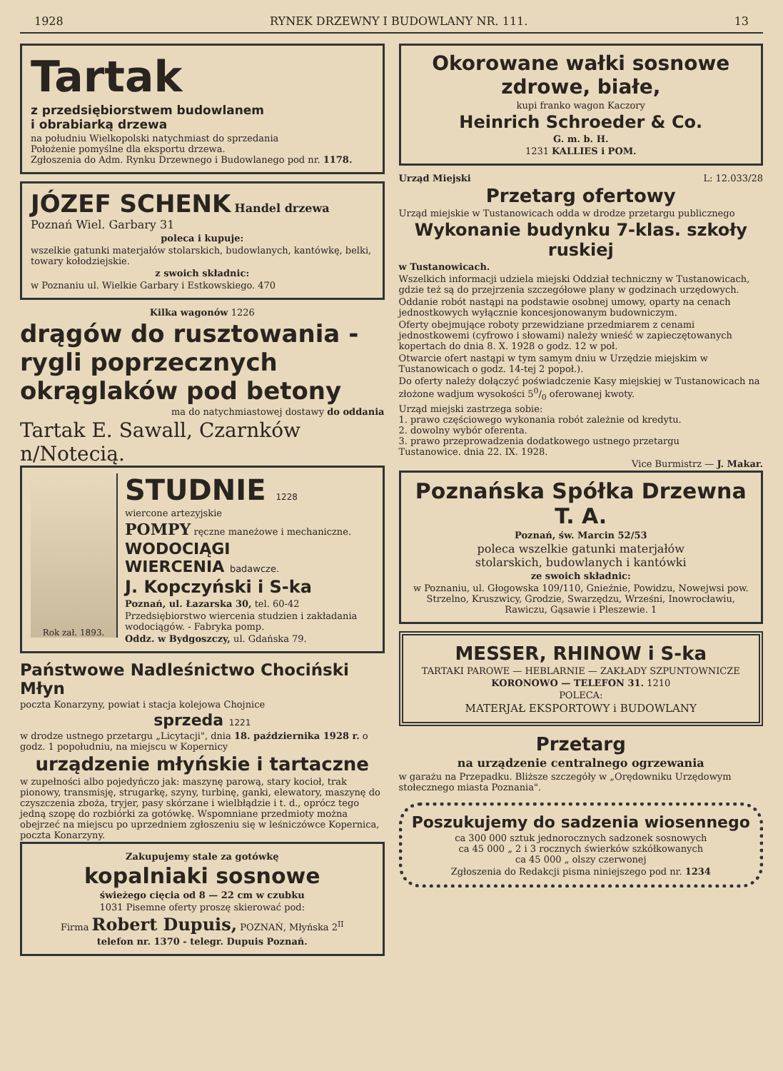1928 RYNEK DRZEWNY I BUDOWLANY NR. 111. 13
Tartak
z przedsiębiorstwem budowlanem
i obrabiarką drzewa
na południu Wielkopolski natychmiast do sprzedania
Położenie pomyślne dla eksportu drzewa.
Zgłoszenia do Adm. Rynku Drzewnego i Budowlanego pod nr. 1178.
JÓZEF SCHENK Handel drzewa Poznań Wiel. Garbary 31
poleca i kupuje:
wszelkie gatunki materjałów stolarskich, budowlanych, kantówkę, belki, towary kołodziejskie.
z swoich składnic:
w Poznaniu ul. Wielkie Garbary i Estkowskiego. 470
Kilka wagonów 1226
drągów do rusztowania - rygli poprzecznych okrąglaków pod betony
ma do natychmiastowej dostawy do oddania
Tartak E. Sawall, Czarnków n/Notecią.
Rok zał. 1893.
STUDNIE 1228
wiercone artezyjskie
POMPY ręczne maneżowe i mechaniczne.
WODOCIĄGI
WIERCENIA badawcze.
J. Kopczyński i S-ka
Poznań, ul. Łazarska 30, tel. 60-42
Przedsiębiorstwo wiercenia studzien i zakładania wodociągów. - Fabryka pomp.
Oddz. w Bydgoszczy, ul. Gdańska 79.
Państwowe Nadleśnictwo Chociński Młyn
poczta Konarzyny, powiat i stacja kolejowa Chojnice
sprzeda 1221
w drodze ustnego przetargu „Licytacji", dnia 18. października 1928 r. o godz. 1 popołudniu, na miejscu w Kopernicy
urządzenie młyńskie i tartaczne
w zupełności albo pojedyńczo jak: maszynę parową, stary kocioł, trak pionowy, transmisję, strugarkę, szyny, turbinę, ganki, elewatory, maszynę do czyszczenia zboża, tryjer, pasy skórzane i wielbłądzie i t. d., oprócz tego jedną szopę do rozbiórki za gotówkę. Wspomniane przedmioty można obejrzeć na miejscu po uprzedniem zgłoszeniu się w leśniczówce Kopernica, poczta Konarzyny.
Zakupujemy stale za gotówkę
kopalniaki sosnowe
świeżego cięcia od 8 — 22 cm w czubku
1031 Pisemne oferty proszę skierować pod:
Firma Robert Dupuis, POZNAŃ, Młyńska 2<sup>II</sup>
telefon nr. 1370 - telegr. Dupuis Poznań.
Okorowane wałki sosnowe zdrowe, białe,
kupi franko wagon Kaczory
Heinrich Schroeder & Co.
G. m. b. H.
1231 KALLIES i POM.
Urząd Miejski L: 12.033/28
Przetarg ofertowy
Urząd miejskie w Tustanowicach odda w drodze przetargu publicznego
Wykonanie budynku 7-klas. szkoły ruskiej
w Tustanowicach.
Wszelkich informacji udziela miejski Oddział techniczny w Tustanowicach, gdzie też są do przejrzenia szczegółowe plany w godzinach urzędowych.
Oddanie robót nastąpi na podstawie osobnej umowy, oparty na cenach jednostkowych wyłącznie koncesjonowanym budowniczym.
Oferty obejmujące roboty przewidziane przedmiarem z cenami jednostkowemi (cyfrowo i słowami) należy wnieść w zapieczętowanych kopertach do dnia 8. X. 1928 o godz. 12 w poł.
Otwarcie ofert nastąpi w tym samym dniu w Urzędzie miejskim w Tustanowicach o godz. 14-tej 2 popoł.).
Do oferty należy dołączyć poświadczenie Kasy miejskiej w Tustanowicach na złożone wadjum wysokości 50/0 oferowanej kwoty.
Urząd miejski zastrzega sobie:
1. prawo częściowego wykonania robót zależnie od kredytu.
2. dowolny wybór oferenta.
3. prawo przeprowadzenia dodatkowego ustnego przetargu
Tustanowice. dnia 22. IX. 1928.
Vice Burmistrz — J. Makar.
Poznańska Spółka Drzewna T. A.
Poznań, św. Marcin 52/53
poleca wszelkie gatunki materjałów
stolarskich, budowlanych i kantówki
ze swoich składnic:
w Poznaniu, ul. Głogowska 109/110, Gnieźnie, Powidzu, Nowejwsi pow. Strzelno, Kruszwicy, Grodzie, Swarzędzu, Wrześni, Inowrocławiu, Rawiczu, Gąsawie i Pleszewie. 1
MESSER, RHINOW i S-ka
TARTAKI PAROWE — HEBLARNIE — ZAKŁADY SZPUNTOWNICZE
KORONOWO — TELEFON 31. 1210
POLECA:
MATERJAŁ EKSPORTOWY i BUDOWLANY
Przetarg
na urządzenie centralnego ogrzewania
w garażu na Przepadku. Bliższe szczegóły w „Orędowniku Urzędowym stołecznego miasta Poznania".
Poszukujemy do sadzenia wiosennego
ca 300 000 sztuk jednorocznych sadzonek sosnowych
ca 45 000 „ 2 i 3 rocznych świerków szkółkowanych
ca 45 000 „ olszy czerwonej
Zgłoszenia do Redakcji pisma niniejszego pod nr. 1234